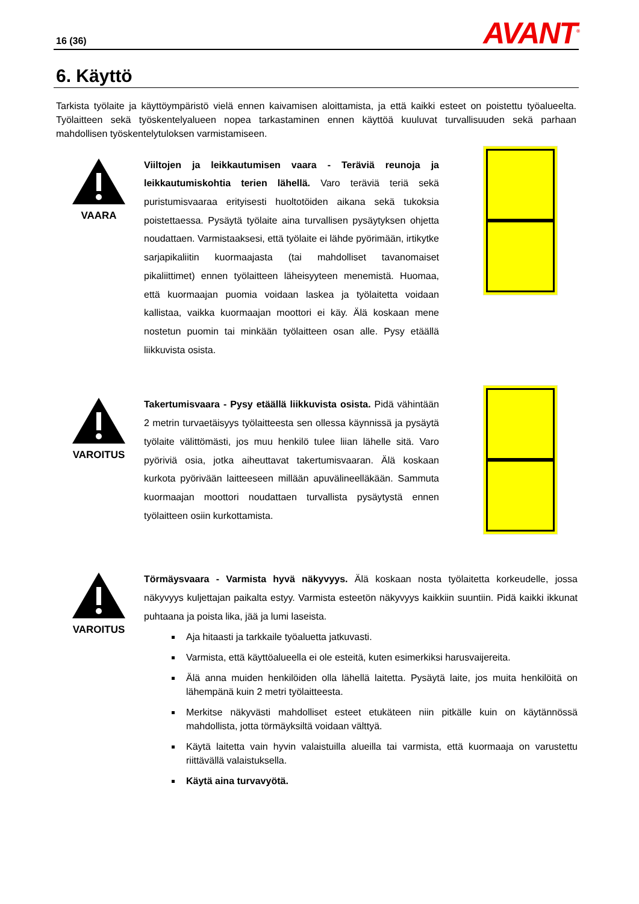16 (36) AVANT<sup>®</sup>
6. Käyttö
Tarkista työlaite ja käyttöympäristö vielä ennen kaivamisen aloittamista, ja että kaikki esteet on poistettu työalueelta. Työlaitteen sekä työskentelyalueen nopea tarkastaminen ennen käyttöä kuuluvat turvallisuuden sekä parhaan mahdollisen työskentelytuloksen varmistamiseen.
VAARA
Viiltojen ja leikkautumisen vaara - Teräviä reunoja ja leikkautumiskohtia terien lähellä. Varo teräviä teriä sekä puristumisvaaraa erityisesti huoltotöiden aikana sekä tukoksia poistettaessa. Pysäytä työlaite aina turvallisen pysäytyksen ohjetta noudattaen. Varmistaaksesi, että työlaite ei lähde pyörimään, irtikytke sarjapikaliitin kuormaajasta (tai mahdolliset tavanomaiset pikaliittimet) ennen työlaitteen läheisyyteen menemistä. Huomaa, että kuormaajan puomia voidaan laskea ja työlaitetta voidaan kallistaa, vaikka kuormaajan moottori ei käy. Älä koskaan mene nostetun puomin tai minkään työlaitteen osan alle. Pysy etäällä liikkuvista osista.
VAROITUS
Takertumisvaara - Pysy etäällä liikkuvista osista. Pidä vähintään 2 metrin turvaetäisyys työlaitteesta sen ollessa käynnissä ja pysäytä työlaite välittömästi, jos muu henkilö tulee liian lähelle sitä. Varo pyöriviä osia, jotka aiheuttavat takertumisvaaran. Älä koskaan kurkota pyörivään laitteeseen millään apuvälineelläkään. Sammuta kuormaajan moottori noudattaen turvallista pysäytystä ennen työlaitteen osiin kurkottamista.
VAROITUS
Törmäysvaara - Varmista hyvä näkyvyys. Älä koskaan nosta työlaitetta korkeudelle, jossa näkyvyys kuljettajan paikalta estyy. Varmista esteetön näkyvyys kaikkiin suuntiin. Pidä kaikki ikkunat puhtaana ja poista lika, jää ja lumi laseista.
Aja hitaasti ja tarkkaile työaluetta jatkuvasti.
Varmista, että käyttöalueella ei ole esteitä, kuten esimerkiksi harusvaijereita.
Älä anna muiden henkilöiden olla lähellä laitetta. Pysäytä laite, jos muita henkilöitä on lähempänä kuin 2 metri työlaitteesta.
Merkitse näkyvästi mahdolliset esteet etukäteen niin pitkälle kuin on käytännössä mahdollista, jotta törmäyksiltä voidaan välttyä.
Käytä laitetta vain hyvin valaistuilla alueilla tai varmista, että kuormaaja on varustettu riittävällä valaistuksella.
Käytä aina turvavyötä.